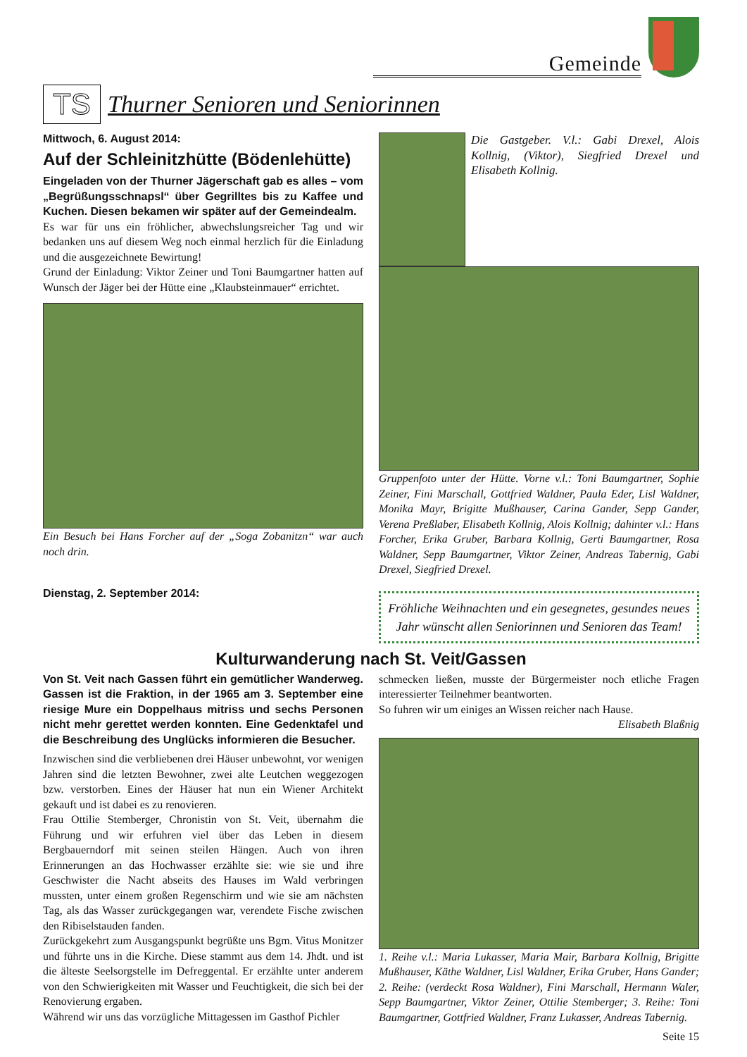Gemeinde
TS
Thurner Senioren und Seniorinnen
Mittwoch, 6. August 2014:
Auf der Schleinitzhütte (Bödenlehütte)
Eingeladen von der Thurner Jägerschaft gab es alles – vom „Begrüßungsschnapsl“ über Gegrilltes bis zu Kaffee und Kuchen. Diesen bekamen wir später auf der Gemeindealm.
Es war für uns ein fröhlicher, abwechslungsreicher Tag und wir bedanken uns auf diesem Weg noch einmal herzlich für die Einladung und die ausgezeichnete Bewirtung!
Grund der Einladung: Viktor Zeiner und Toni Baumgartner hatten auf Wunsch der Jäger bei der Hütte eine „Klaubsteinmauer“ errichtet.
Ein Besuch bei Hans Forcher auf der „Soga Zobanitzn“ war auch noch drin.
Dienstag, 2. September 2014:
Die Gastgeber. V.l.: Gabi Drexel, Alois Kollnig, (Viktor), Siegfried Drexel und Elisabeth Kollnig.
Gruppenfoto unter der Hütte. Vorne v.l.: Toni Baumgartner, Sophie Zeiner, Fini Marschall, Gottfried Waldner, Paula Eder, Lisl Waldner, Monika Mayr, Brigitte Mußhauser, Carina Gander, Sepp Gander, Verena Preßlaber, Elisabeth Kollnig, Alois Kollnig; dahinter v.l.: Hans Forcher, Erika Gruber, Barbara Kollnig, Gerti Baumgartner, Rosa Waldner, Sepp Baumgartner, Viktor Zeiner, Andreas Tabernig, Gabi Drexel, Siegfried Drexel.
Fröhliche Weihnachten und ein gesegnetes, gesundes neues Jahr wünscht allen Seniorinnen und Senioren das Team!
Kulturwanderung nach St. Veit/Gassen
Von St. Veit nach Gassen führt ein gemütlicher Wanderweg. Gassen ist die Fraktion, in der 1965 am 3. September eine riesige Mure ein Doppelhaus mitriss und sechs Personen nicht mehr gerettet werden konnten. Eine Gedenktafel und die Beschreibung des Unglücks informieren die Besucher.
Inzwischen sind die verbliebenen drei Häuser unbewohnt, vor wenigen Jahren sind die letzten Bewohner, zwei alte Leutchen weggezogen bzw. verstorben. Eines der Häuser hat nun ein Wiener Architekt gekauft und ist dabei es zu renovieren.
Frau Ottilie Stemberger, Chronistin von St. Veit, übernahm die Führung und wir erfuhren viel über das Leben in diesem Bergbauerndorf mit seinen steilen Hängen. Auch von ihren Erinnerungen an das Hochwasser erzählte sie: wie sie und ihre Geschwister die Nacht abseits des Hauses im Wald verbringen mussten, unter einem großen Regenschirm und wie sie am nächsten Tag, als das Wasser zurückgegangen war, verendete Fische zwischen den Ribiselstauden fanden.
Zurückgekehrt zum Ausgangspunkt begrüßte uns Bgm. Vitus Monitzer und führte uns in die Kirche. Diese stammt aus dem 14. Jhdt. und ist die älteste Seelsorgstelle im Defreggental. Er erzählte unter anderem von den Schwierigkeiten mit Wasser und Feuchtigkeit, die sich bei der Renovierung ergaben.
Während wir uns das vorzügliche Mittagessen im Gasthof Pichler
schmecken ließen, musste der Bürgermeister noch etliche Fragen interessierter Teilnehmer beantworten.
So fuhren wir um einiges an Wissen reicher nach Hause.
Elisabeth Blaßnig
1. Reihe v.l.: Maria Lukasser, Maria Mair, Barbara Kollnig, Brigitte Mußhauser, Käthe Waldner, Lisl Waldner, Erika Gruber, Hans Gander; 2. Reihe: (verdeckt Rosa Waldner), Fini Marschall, Hermann Waler, Sepp Baumgartner, Viktor Zeiner, Ottilie Stemberger; 3. Reihe: Toni Baumgartner, Gottfried Waldner, Franz Lukasser, Andreas Tabernig.
Seite 15